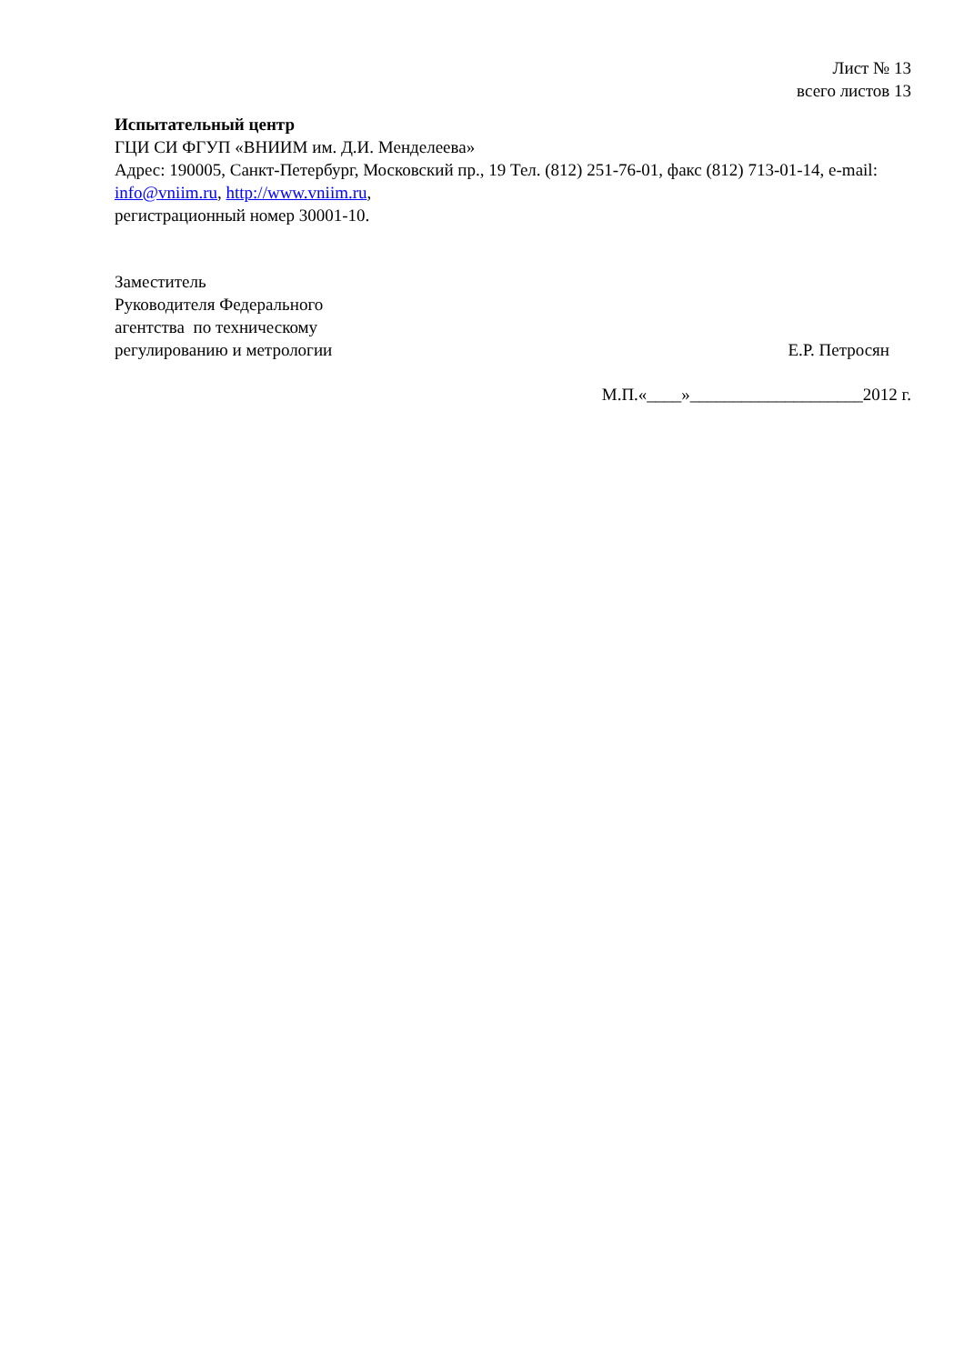Лист № 13
всего листов 13
Испытательный центр
ГЦИ СИ ФГУП «ВНИИМ им. Д.И. Менделеева»
Адрес: 190005, Санкт-Петербург, Московский пр., 19 Тел. (812) 251-76-01, факс (812) 713-01-14, e-mail: info@vniim.ru, http://www.vniim.ru,
регистрационный номер 30001-10.
Заместитель
Руководителя Федерального
агентства по техническому
регулированию и метрологии
Е.Р. Петросян
М.П.«____»____________________2012 г.